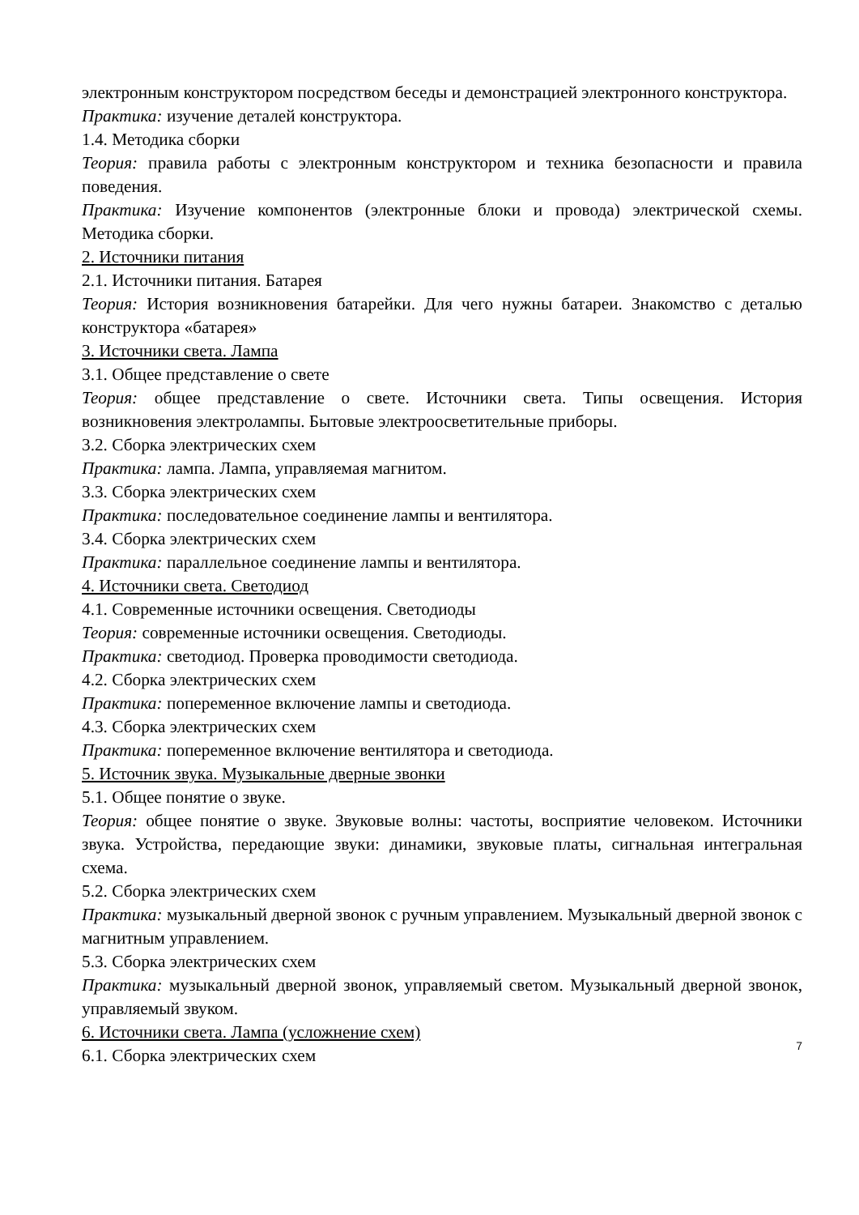электронным конструктором посредством беседы и демонстрацией электронного конструктора.
Практика: изучение деталей конструктора.
1.4. Методика сборки
Теория: правила работы с электронным конструктором и техника безопасности и правила поведения.
Практика: Изучение компонентов (электронные блоки и провода) электрической схемы. Методика сборки.
2. Источники питания
2.1. Источники питания. Батарея
Теория: История возникновения батарейки. Для чего нужны батареи. Знакомство с деталью конструктора «батарея»
3. Источники света. Лампа
3.1. Общее представление о свете
Теория: общее представление о свете. Источники света. Типы освещения. История возникновения электролампы. Бытовые электроосветительные приборы.
3.2. Сборка электрических схем
Практика: лампа. Лампа, управляемая магнитом.
3.3. Сборка электрических схем
Практика: последовательное соединение лампы и вентилятора.
3.4. Сборка электрических схем
Практика: параллельное соединение лампы и вентилятора.
4. Источники света. Светодиод
4.1. Современные источники освещения. Светодиоды
Теория: современные источники освещения. Светодиоды.
Практика: светодиод. Проверка проводимости светодиода.
4.2. Сборка электрических схем
Практика: попеременное включение лампы и светодиода.
4.3. Сборка электрических схем
Практика: попеременное включение вентилятора и светодиода.
5. Источник звука. Музыкальные дверные звонки
5.1. Общее понятие о звуке.
Теория: общее понятие о звуке. Звуковые волны: частоты, восприятие человеком. Источники звука. Устройства, передающие звуки: динамики, звуковые платы, сигнальная интегральная схема.
5.2. Сборка электрических схем
Практика: музыкальный дверной звонок с ручным управлением. Музыкальный дверной звонок с магнитным управлением.
5.3. Сборка электрических схем
Практика: музыкальный дверной звонок, управляемый светом. Музыкальный дверной звонок, управляемый звуком.
6. Источники света. Лампа (усложнение схем)
6.1. Сборка электрических схем
7